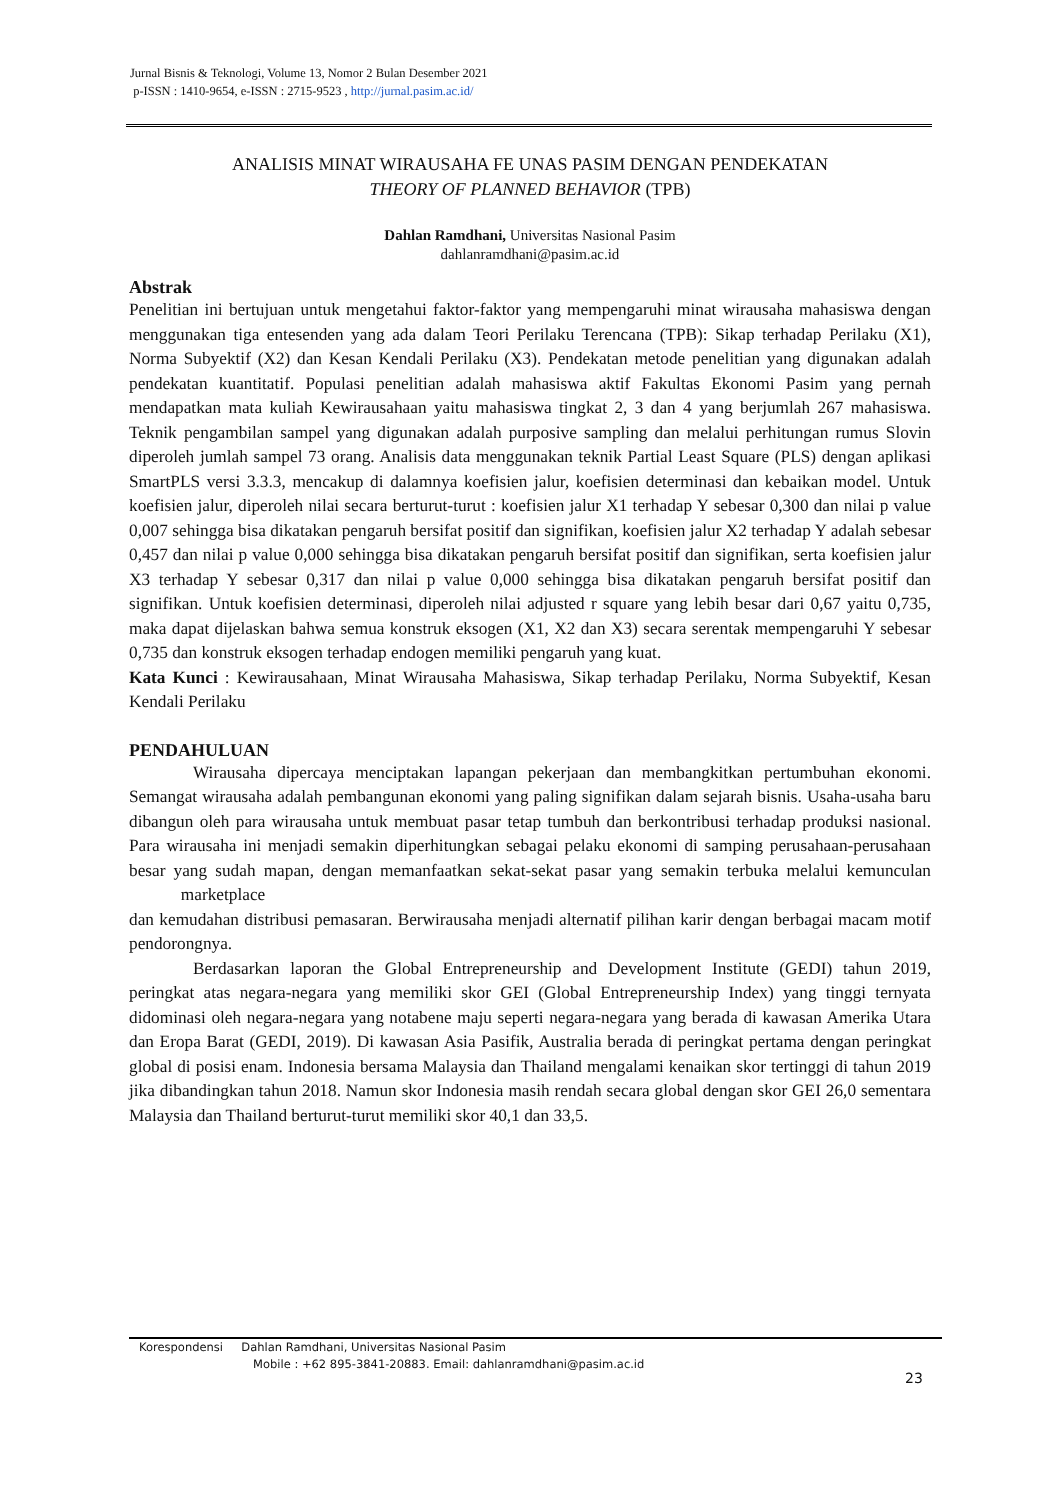Jurnal Bisnis & Teknologi, Volume 13, Nomor 2 Bulan Desember 2021
p-ISSN : 1410-9654, e-ISSN : 2715-9523 , http://jurnal.pasim.ac.id/
ANALISIS MINAT WIRAUSAHA FE UNAS PASIM DENGAN PENDEKATAN
THEORY OF PLANNED BEHAVIOR (TPB)
Dahlan Ramdhani, Universitas Nasional Pasim
dahlanramdhani@pasim.ac.id
Abstrak
Penelitian ini bertujuan untuk mengetahui faktor-faktor yang mempengaruhi minat wirausaha mahasiswa dengan menggunakan tiga entesenden yang ada dalam Teori Perilaku Terencana (TPB): Sikap terhadap Perilaku (X1), Norma Subyektif (X2) dan Kesan Kendali Perilaku (X3). Pendekatan metode penelitian yang digunakan adalah pendekatan kuantitatif. Populasi penelitian adalah mahasiswa aktif Fakultas Ekonomi Pasim yang pernah mendapatkan mata kuliah Kewirausahaan yaitu mahasiswa tingkat 2, 3 dan 4 yang berjumlah 267 mahasiswa. Teknik pengambilan sampel yang digunakan adalah purposive sampling dan melalui perhitungan rumus Slovin diperoleh jumlah sampel 73 orang. Analisis data menggunakan teknik Partial Least Square (PLS) dengan aplikasi SmartPLS versi 3.3.3, mencakup di dalamnya koefisien jalur, koefisien determinasi dan kebaikan model. Untuk koefisien jalur, diperoleh nilai secara berturut-turut : koefisien jalur X1 terhadap Y sebesar 0,300 dan nilai p value 0,007 sehingga bisa dikatakan pengaruh bersifat positif dan signifikan, koefisien jalur X2 terhadap Y adalah sebesar 0,457 dan nilai p value 0,000 sehingga bisa dikatakan pengaruh bersifat positif dan signifikan, serta koefisien jalur X3 terhadap Y sebesar 0,317 dan nilai p value 0,000 sehingga bisa dikatakan pengaruh bersifat positif dan signifikan. Untuk koefisien determinasi, diperoleh nilai adjusted r square yang lebih besar dari 0,67 yaitu 0,735, maka dapat dijelaskan bahwa semua konstruk eksogen (X1, X2 dan X3) secara serentak mempengaruhi Y sebesar 0,735 dan konstruk eksogen terhadap endogen memiliki pengaruh yang kuat.
Kata Kunci : Kewirausahaan, Minat Wirausaha Mahasiswa, Sikap terhadap Perilaku, Norma Subyektif, Kesan Kendali Perilaku
PENDAHULUAN
Wirausaha dipercaya menciptakan lapangan pekerjaan dan membangkitkan pertumbuhan ekonomi. Semangat wirausaha adalah pembangunan ekonomi yang paling signifikan dalam sejarah bisnis. Usaha-usaha baru dibangun oleh para wirausaha untuk membuat pasar tetap tumbuh dan berkontribusi terhadap produksi nasional. Para wirausaha ini menjadi semakin diperhitungkan sebagai pelaku ekonomi di samping perusahaan-perusahaan besar yang sudah mapan, dengan memanfaatkan sekat-sekat pasar yang semakin terbuka melalui kemunculan marketplace
dan kemudahan distribusi pemasaran. Berwirausaha menjadi alternatif pilihan karir dengan berbagai macam motif pendorongnya.
Berdasarkan laporan the Global Entrepreneurship and Development Institute (GEDI) tahun 2019, peringkat atas negara-negara yang memiliki skor GEI (Global Entrepreneurship Index) yang tinggi ternyata didominasi oleh negara-negara yang notabene maju seperti negara-negara yang berada di kawasan Amerika Utara dan Eropa Barat (GEDI, 2019). Di kawasan Asia Pasifik, Australia berada di peringkat pertama dengan peringkat global di posisi enam. Indonesia bersama Malaysia dan Thailand mengalami kenaikan skor tertinggi di tahun 2019 jika dibandingkan tahun 2018. Namun skor Indonesia masih rendah secara global dengan skor GEI 26,0 sementara Malaysia dan Thailand berturut-turut memiliki skor 40,1 dan 33,5.
Korespondensi Dahlan Ramdhani, Universitas Nasional Pasim
Mobile : +62 895-3841-20883. Email: dahlanramdhani@pasim.ac.id
23